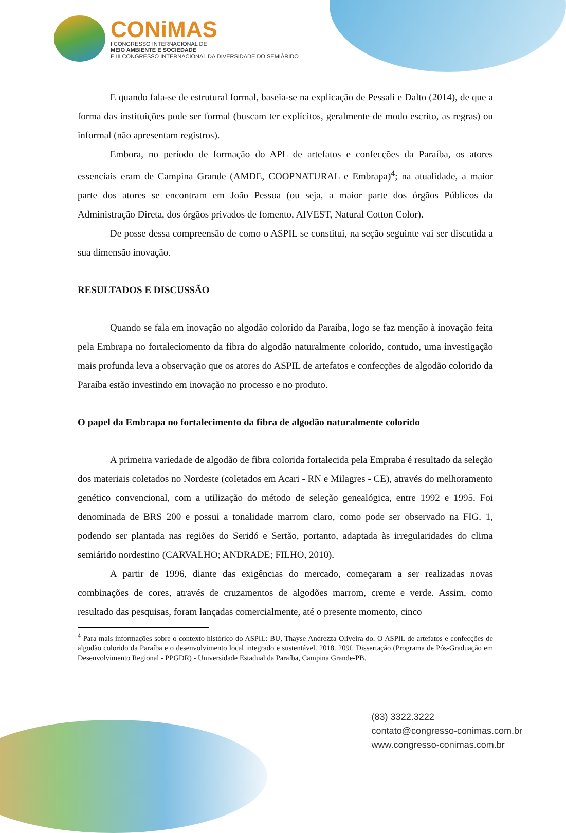CONiMAS
I CONGRESSO INTERNACIONAL DE
MEIO AMBIENTE E SOCIEDADE
E III CONGRESSO INTERNACIONAL DA DIVERSIDADE DO SEMIÁRIDO
E quando fala-se de estrutural formal, baseia-se na explicação de Pessali e Dalto (2014), de que a forma das instituições pode ser formal (buscam ter explícitos, geralmente de modo escrito, as regras) ou informal (não apresentam registros).
Embora, no período de formação do APL de artefatos e confecções da Paraíba, os atores essenciais eram de Campina Grande (AMDE, COOPNATURAL e Embrapa)<sup>4</sup>; na atualidade, a maior parte dos atores se encontram em João Pessoa (ou seja, a maior parte dos órgãos Públicos da Administração Direta, dos órgãos privados de fomento, AIVEST, Natural Cotton Color).
De posse dessa compreensão de como o ASPIL se constitui, na seção seguinte vai ser discutida a sua dimensão inovação.
RESULTADOS E DISCUSSÃO
Quando se fala em inovação no algodão colorido da Paraíba, logo se faz menção à inovação feita pela Embrapa no fortaleciomento da fibra do algodão naturalmente colorido, contudo, uma investigação mais profunda leva a observação que os atores do ASPIL de artefatos e confecções de algodão colorido da Paraíba estão investindo em inovação no processo e no produto.
O papel da Embrapa no fortalecimento da fibra de algodão naturalmente colorido
A primeira variedade de algodão de fibra colorida fortalecida pela Empraba é resultado da seleção dos materiais coletados no Nordeste (coletados em Acari - RN e Milagres - CE), através do melhoramento genético convencional, com a utilização do método de seleção genealógica, entre 1992 e 1995. Foi denominada de BRS 200 e possui a tonalidade marrom claro, como pode ser observado na FIG. 1, podendo ser plantada nas regiões do Seridó e Sertão, portanto, adaptada às irregularidades do clima semiárido nordestino (CARVALHO; ANDRADE; FILHO, 2010).
A partir de 1996, diante das exigências do mercado, começaram a ser realizadas novas combinações de cores, através de cruzamentos de algodões marrom, creme e verde. Assim, como resultado das pesquisas, foram lançadas comercialmente, até o presente momento, cinco
<sup>4</sup> Para mais informações sobre o contexto histórico do ASPIL: BU, Thayse Andrezza Oliveira do. O ASPIL de artefatos e confecções de algodão colorido da Paraíba e o desenvolvimento local integrado e sustentável. 2018. 209f. Dissertação (Programa de Pós-Graduação em Desenvolvimento Regional - PPGDR) - Universidade Estadual da Paraíba, Campina Grande-PB.
(83) 3322.3222
contato@congresso-conimas.com.br
www.congresso-conimas.com.br